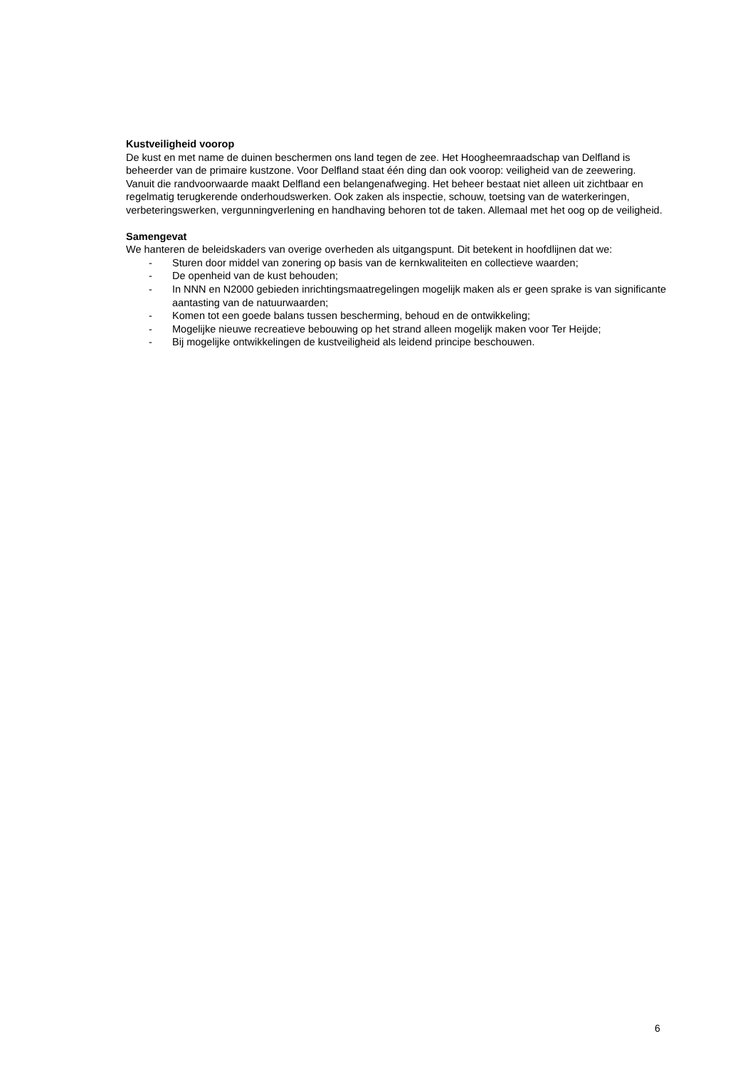Kustveiligheid voorop
De kust en met name de duinen beschermen ons land tegen de zee. Het Hoogheemraadschap van Delfland is beheerder van de primaire kustzone. Voor Delfland staat één ding dan ook voorop: veiligheid van de zeewering. Vanuit die randvoorwaarde maakt Delfland een belangenafweging. Het beheer bestaat niet alleen uit zichtbaar en regelmatig terugkerende onderhoudswerken. Ook zaken als inspectie, schouw, toetsing van de waterkeringen, verbeteringswerken, vergunningverlening en handhaving behoren tot de taken. Allemaal met het oog op de veiligheid.
Samengevat
We hanteren de beleidskaders van overige overheden als uitgangspunt. Dit betekent in hoofdlijnen dat we:
- Sturen door middel van zonering op basis van de kernkwaliteiten en collectieve waarden;
- De openheid van de kust behouden;
- In NNN en N2000 gebieden inrichtingsmaatregelingen mogelijk maken als er geen sprake is van significante aantasting van de natuurwaarden;
- Komen tot een goede balans tussen bescherming, behoud en de ontwikkeling;
- Mogelijke nieuwe recreatieve bebouwing op het strand alleen mogelijk maken voor Ter Heijde;
- Bij mogelijke ontwikkelingen de kustveiligheid als leidend principe beschouwen.
6